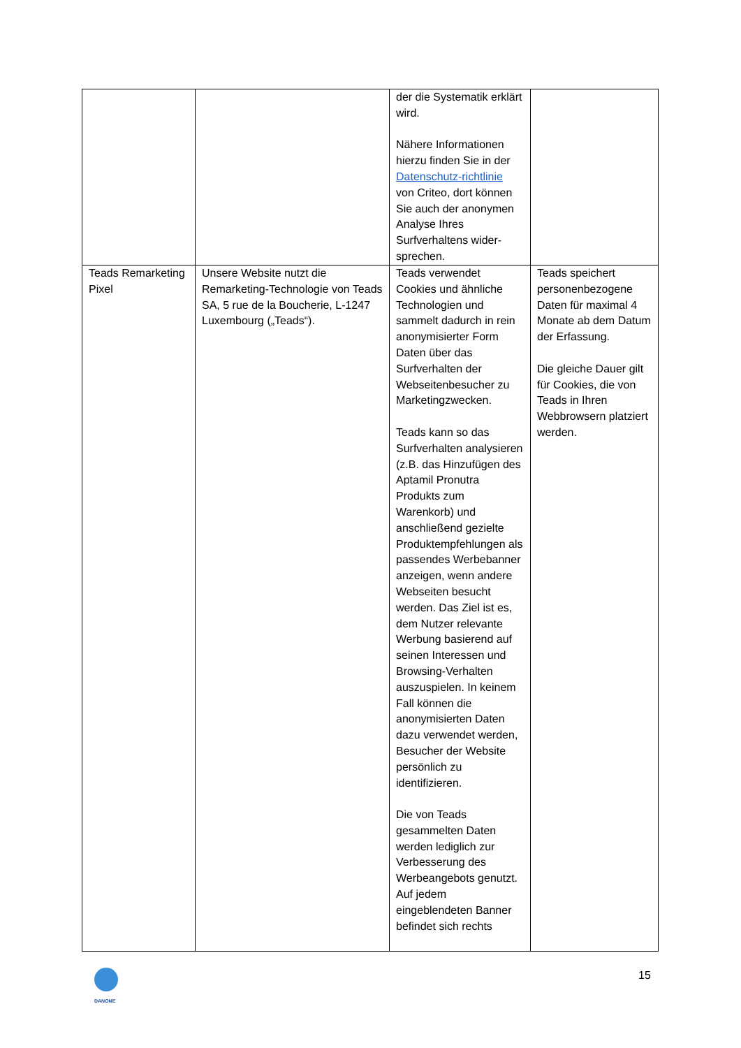| | | der die Systematik erklärt wird. Nähere Informationen hierzu finden Sie in der Datenschutz-richtlinie von Criteo, dort können Sie auch der anonymen Analyse Ihres Surfverhaltens wider-sprechen. | |
| Teads Remarketing Pixel | Unsere Website nutzt die Remarketing-Technologie von Teads SA, 5 rue de la Boucherie, L-1247 Luxembourg („Teads“). | Teads verwendet Cookies und ähnliche Technologien und sammelt dadurch in rein anonymisierter Form Daten über das Surfverhalten der Webseitenbesucher zu Marketingzwecken. Teads kann so das Surfverhalten analysieren (z.B. das Hinzufügen des Aptamil Pronutra Produkts zum Warenkorb) und anschließend gezielte Produktempfehlungen als passendes Werbebanner anzeigen, wenn andere Webseiten besucht werden. Das Ziel ist es, dem Nutzer relevante Werbung basierend auf seinen Interessen und Browsing-Verhalten auszuspielen. In keinem Fall können die anonymisierten Daten dazu verwendet werden, Besucher der Website persönlich zu identifizieren. Die von Teads gesammelten Daten werden lediglich zur Verbesserung des Werbeangebots genutzt. Auf jedem eingeblendeten Banner befindet sich rechts | Teads speichert personenbezogene Daten für maximal 4 Monate ab dem Datum der Erfassung. Die gleiche Dauer gilt für Cookies, die von Teads in Ihren Webbrowsern platziert werden. |
DANONE
15